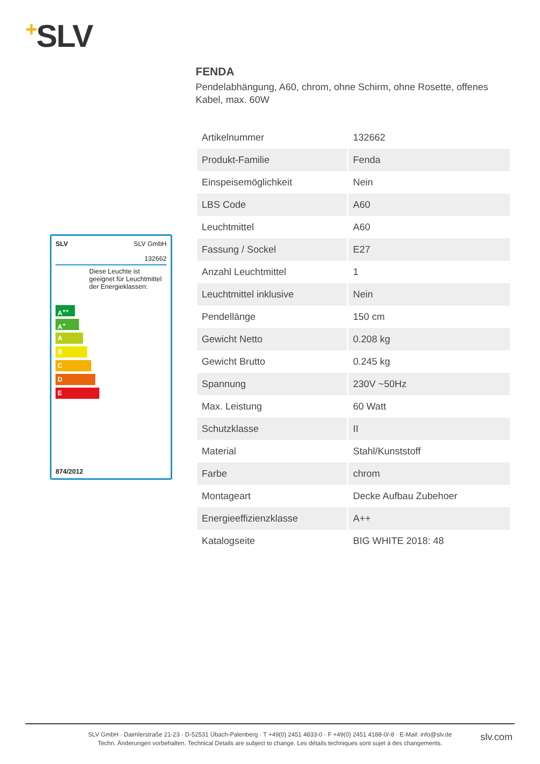+SLV
SLV SLV GmbH
132662
Diese Leuchte ist geeignet für Leuchtmittel der Energieklassen:
A<sup>++</sup>
A<sup>+</sup>
A
B
C
D
E
874/2012
FENDA
Pendelabhängung, A60, chrom, ohne Schirm, ohne Rosette, offenes Kabel, max. 60W
| Artikelnummer | 132662 |
| Produkt-Familie | Fenda |
| Einspeisemöglichkeit | Nein |
| LBS Code | A60 |
| Leuchtmittel | A60 |
| Fassung / Sockel | E27 |
| Anzahl Leuchtmittel | 1 |
| Leuchtmittel inklusive | Nein |
| Pendellänge | 150 cm |
| Gewicht Netto | 0.208 kg |
| Gewicht Brutto | 0.245 kg |
| Spannung | 230V ~50Hz |
| Max. Leistung | 60 Watt |
| Schutzklasse | II |
| Material | Stahl/Kunststoff |
| Farbe | chrom |
| Montageart | Decke Aufbau Zubehoer |
| Energieeffizienzklasse | A++ |
| Katalogseite | BIG WHITE 2018: 48 |
SLV GmbH · Daimlerstraße 21-23 · D-52531 Übach-Palenberg · T +49(0) 2451 4833-0 · F +49(0) 2451 4188-0/-8 · E-Mail: info@slv.de
Techn. Änderungen vorbehalten. Technical Details are subject to change. Les détails techniques sont sujet à des changements.
slv.com